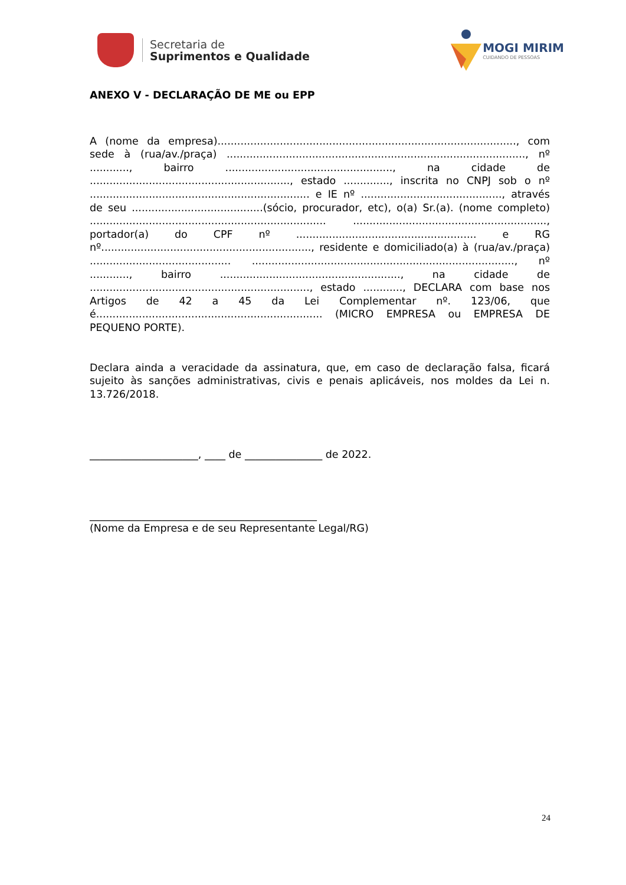Secretaria de
Suprimentos e Qualidade
MOGI MIRIM
CUIDANDO DE PESSOAS
ANEXO V - DECLARAÇÃO DE ME ou EPP
A (nome da empresa)..........................................................................................., com sede à (rua/av./praça) ..........................................................................................., nº ............, bairro ..................................................., na cidade de ............................................................., estado .............., inscrita no CNPJ sob o nº ................................................................... e IE nº ..........................................., através de seu ........................................(sócio, procurador, etc), o(a) Sr.(a). (nome completo) ........................................................................ ..........................................................., portador(a) do CPF nº ....................................................... e RG nº................................................................, residente e domiciliado(a) à (rua/av./praça) ........................................... ................................................................................, nº ............, bairro ......................................................., na cidade de ..................................................................., estado ............, DECLARA com base nos Artigos de 42 a 45 da Lei Complementar nº. 123/06, que é..................................................................... (MICRO EMPRESA ou EMPRESA DE PEQUENO PORTE).
Declara ainda a veracidade da assinatura, que, em caso de declaração falsa, ficará sujeito às sanções administrativas, civis e penais aplicáveis, nos moldes da Lei n. 13.726/2018.
_____________________, ____ de _______________ de 2022.
____________________________________________
(Nome da Empresa e de seu Representante Legal/RG)
24